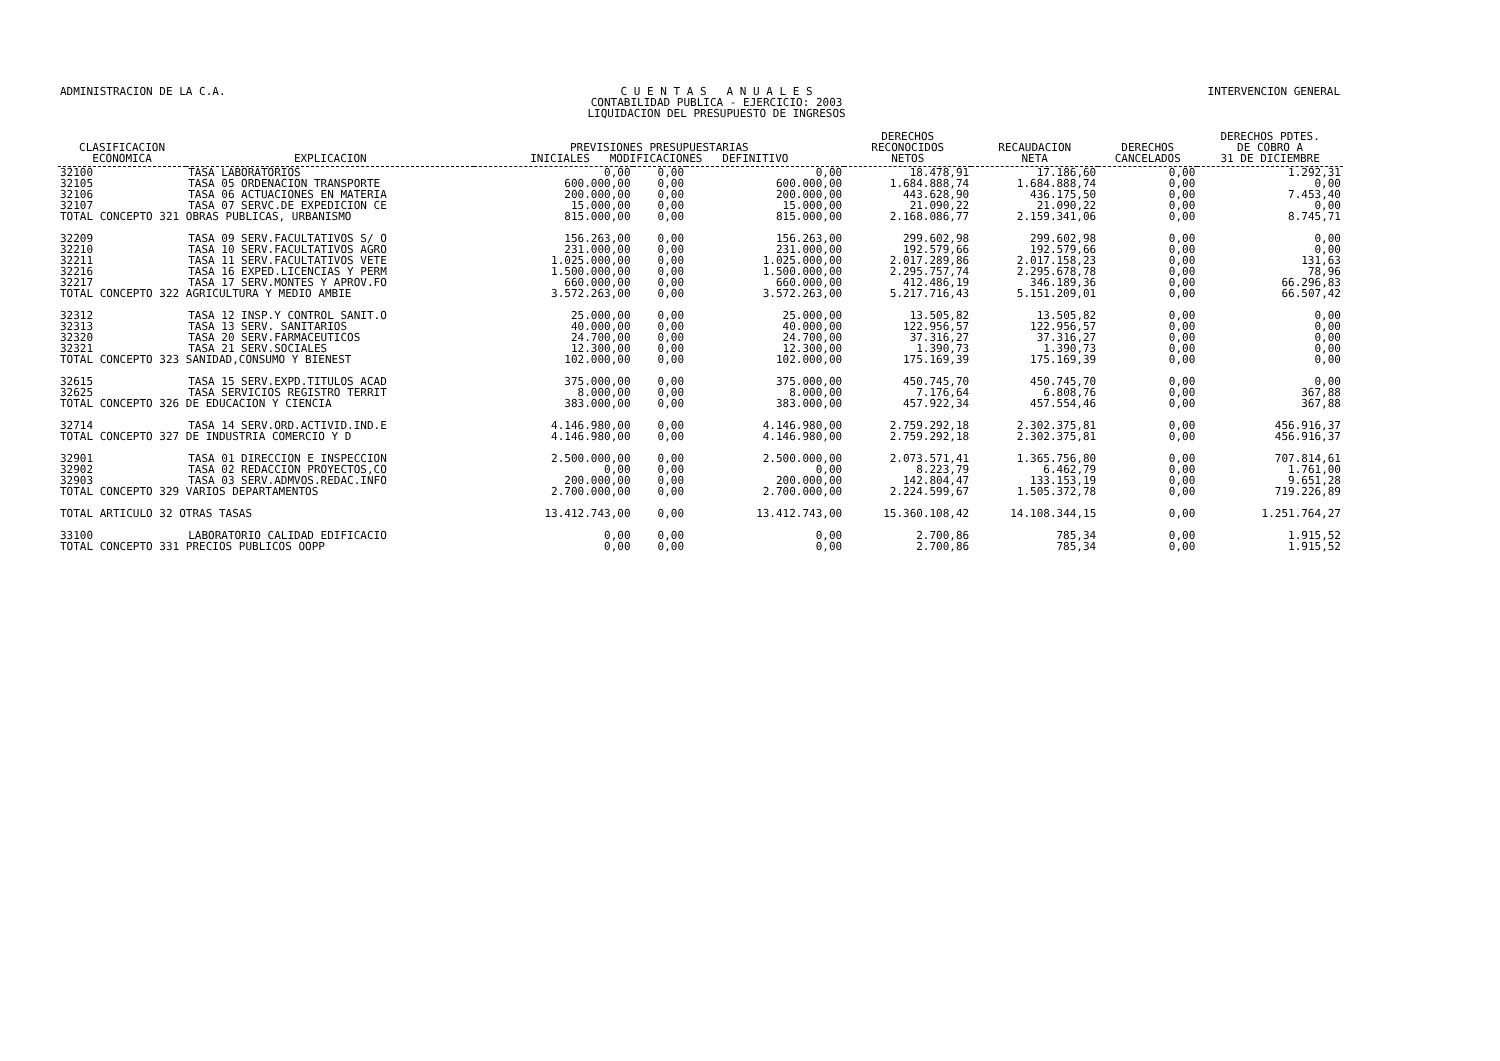ADMINISTRACION DE LA C.A. C U E N T A S A N U A L E S
CONTABILIDAD PUBLICA - EJERCICIO: 2003
LIQUIDACION DEL PRESUPUESTO DE INGRESOS
INTERVENCION GENERAL
| CLASIFICACION ECONOMICA | EXPLICACION | PREVISIONES PRESUPUESTARIAS INICIALES MODIFICACIONES DEFINITIVO | | | DERECHOS RECONOCIDOS NETOS | RECAUDACION NETA | DERECHOS CANCELADOS | DERECHOS PDTES. DE COBRO A 31 DE DICIEMBRE |
| --- | --- | --- | --- | --- | --- | --- | --- | --- |
| 32100 | TASA LABORATORIOS | 0,00 | 0,00 | 0,00 | 18.478,91 | 17.186,60 | 0,00 | 1.292,31 |
| 32105 | TASA 05 ORDENACION TRANSPORTE | 600.000,00 | 0,00 | 600.000,00 | 1.684.888,74 | 1.684.888,74 | 0,00 | 0,00 |
| 32106 | TASA 06 ACTUACIONES EN MATERIA | 200.000,00 | 0,00 | 200.000,00 | 443.628,90 | 436.175,50 | 0,00 | 7.453,40 |
| 32107 | TASA 07 SERVC.DE EXPEDICION CE | 15.000,00 | 0,00 | 15.000,00 | 21.090,22 | 21.090,22 | 0,00 | 0,00 |
| TOTAL CONCEPTO 321 OBRAS PUBLICAS, URBANISMO | | 815.000,00 | 0,00 | 815.000,00 | 2.168.086,77 | 2.159.341,06 | 0,00 | 8.745,71 |
| 32209 | TASA 09 SERV.FACULTATIVOS S/ O | 156.263,00 | 0,00 | 156.263,00 | 299.602,98 | 299.602,98 | 0,00 | 0,00 |
| 32210 | TASA 10 SERV.FACULTATIVOS AGRO | 231.000,00 | 0,00 | 231.000,00 | 192.579,66 | 192.579,66 | 0,00 | 0,00 |
| 32211 | TASA 11 SERV.FACULTATIVOS VETE | 1.025.000,00 | 0,00 | 1.025.000,00 | 2.017.289,86 | 2.017.158,23 | 0,00 | 131,63 |
| 32216 | TASA 16 EXPED.LICENCIAS Y PERM | 1.500.000,00 | 0,00 | 1.500.000,00 | 2.295.757,74 | 2.295.678,78 | 0,00 | 78,96 |
| 32217 | TASA 17 SERV.MONTES Y APROV.FO | 660.000,00 | 0,00 | 660.000,00 | 412.486,19 | 346.189,36 | 0,00 | 66.296,83 |
| TOTAL CONCEPTO 322 AGRICULTURA Y MEDIO AMBIE | | 3.572.263,00 | 0,00 | 3.572.263,00 | 5.217.716,43 | 5.151.209,01 | 0,00 | 66.507,42 |
| 32312 | TASA 12 INSP.Y CONTROL SANIT.O | 25.000,00 | 0,00 | 25.000,00 | 13.505,82 | 13.505,82 | 0,00 | 0,00 |
| 32313 | TASA 13 SERV. SANITARIOS | 40.000,00 | 0,00 | 40.000,00 | 122.956,57 | 122.956,57 | 0,00 | 0,00 |
| 32320 | TASA 20 SERV.FARMACEUTICOS | 24.700,00 | 0,00 | 24.700,00 | 37.316,27 | 37.316,27 | 0,00 | 0,00 |
| 32321 | TASA 21 SERV.SOCIALES | 12.300,00 | 0,00 | 12.300,00 | 1.390,73 | 1.390,73 | 0,00 | 0,00 |
| TOTAL CONCEPTO 323 SANIDAD,CONSUMO Y BIENEST | | 102.000,00 | 0,00 | 102.000,00 | 175.169,39 | 175.169,39 | 0,00 | 0,00 |
| 32615 | TASA 15 SERV.EXPD.TITULOS ACAD | 375.000,00 | 0,00 | 375.000,00 | 450.745,70 | 450.745,70 | 0,00 | 0,00 |
| 32625 | TASA SERVICIOS REGISTRO TERRIT | 8.000,00 | 0,00 | 8.000,00 | 7.176,64 | 6.808,76 | 0,00 | 367,88 |
| TOTAL CONCEPTO 326 DE EDUCACION Y CIENCIA | | 383.000,00 | 0,00 | 383.000,00 | 457.922,34 | 457.554,46 | 0,00 | 367,88 |
| 32714 | TASA 14 SERV.ORD.ACTIVID.IND.E | 4.146.980,00 | 0,00 | 4.146.980,00 | 2.759.292,18 | 2.302.375,81 | 0,00 | 456.916,37 |
| TOTAL CONCEPTO 327 DE INDUSTRIA COMERCIO Y D | | 4.146.980,00 | 0,00 | 4.146.980,00 | 2.759.292,18 | 2.302.375,81 | 0,00 | 456.916,37 |
| 32901 | TASA 01 DIRECCION E INSPECCION | 2.500.000,00 | 0,00 | 2.500.000,00 | 2.073.571,41 | 1.365.756,80 | 0,00 | 707.814,61 |
| 32902 | TASA 02 REDACCION PROYECTOS,CO | 0,00 | 0,00 | 0,00 | 8.223,79 | 6.462,79 | 0,00 | 1.761,00 |
| 32903 | TASA 03 SERV.ADMVOS.REDAC.INFO | 200.000,00 | 0,00 | 200.000,00 | 142.804,47 | 133.153,19 | 0,00 | 9.651,28 |
| TOTAL CONCEPTO 329 VARIOS DEPARTAMENTOS | | 2.700.000,00 | 0,00 | 2.700.000,00 | 2.224.599,67 | 1.505.372,78 | 0,00 | 719.226,89 |
| TOTAL ARTICULO 32 OTRAS TASAS | | 13.412.743,00 | 0,00 | 13.412.743,00 | 15.360.108,42 | 14.108.344,15 | 0,00 | 1.251.764,27 |
| 33100 | LABORATORIO CALIDAD EDIFICACIO | 0,00 | 0,00 | 0,00 | 2.700,86 | 785,34 | 0,00 | 1.915,52 |
| TOTAL CONCEPTO 331 PRECIOS PUBLICOS OOPP | | 0,00 | 0,00 | 0,00 | 2.700,86 | 785,34 | 0,00 | 1.915,52 |